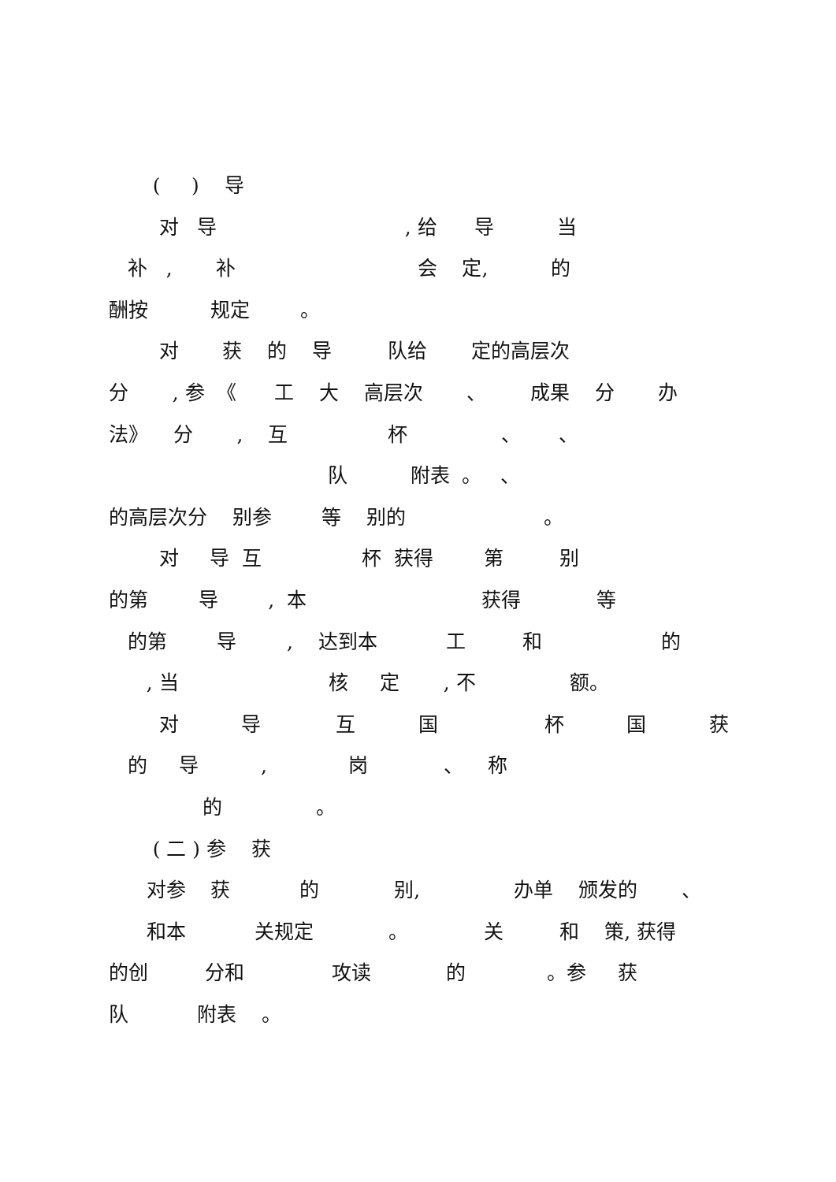( ) 导
对 导 , 给 导 当
补 , 补 会 定, 的
酬按 规定 。
对 获 的 导 队给 定的高层次
分 , 参 《 工 大 高层次 、 成果 分 办
法》 分 , 互 杯 、 、
队 附表 。 、
的高层次分 别参 等 别的 。
对 导 互 杯 获得 第 别
的第 导 , 本 获得 等
的第 导 , 达到本 工 和 的
, 当 核 定 , 不 额。
对 导 互 国 杯 国 获
的 导 , 岗 、 称
的 。
( 二 ) 参 获
对参 获 的 别, 办单 颁发的 、
和本 关规定 。 关 和 策, 获得
的创 分和 攻读 的 。参 获
队 附表 。